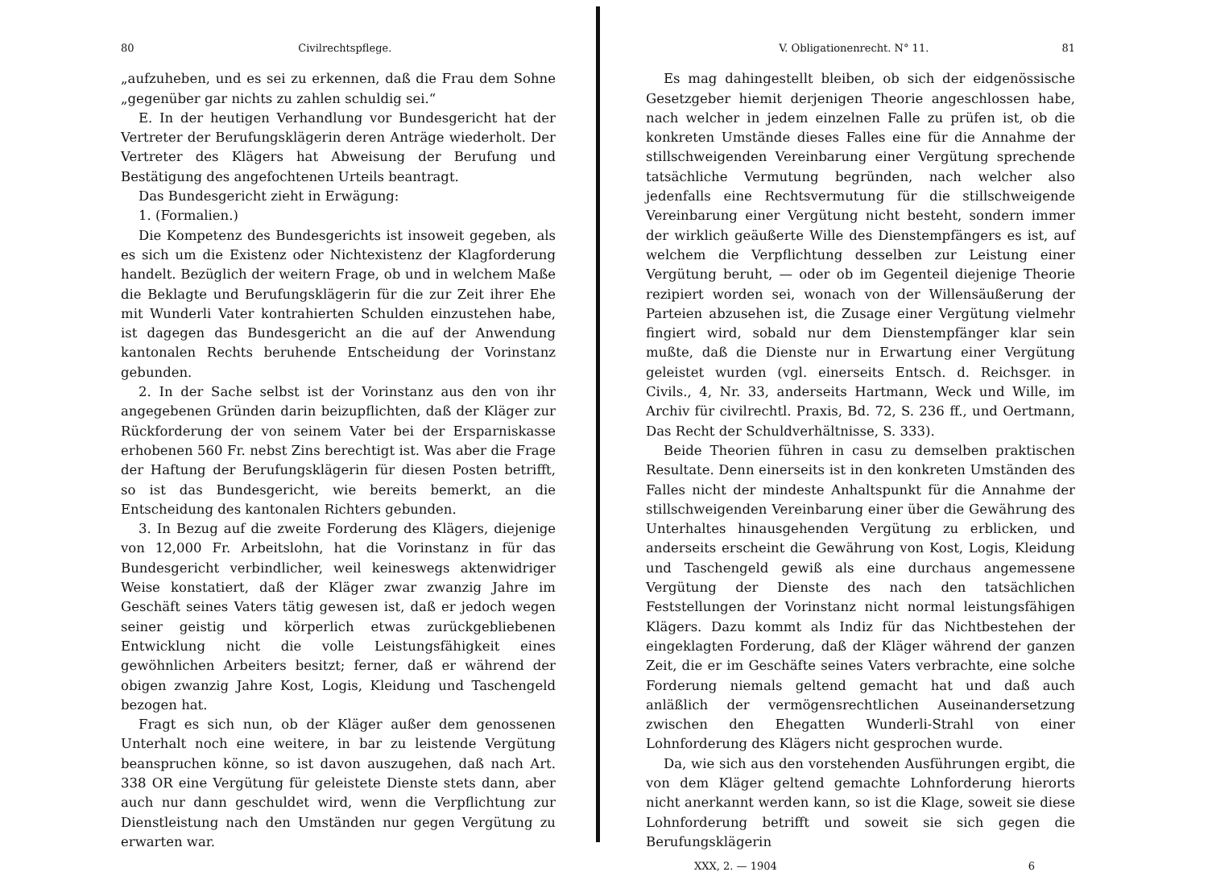80 Civilrechtspflege.
„aufzuheben, und es sei zu erkennen, daß die Frau dem Sohne „gegenüber gar nichts zu zahlen schuldig sei.“
E. In der heutigen Verhandlung vor Bundesgericht hat der Vertreter der Berufungsklägerin deren Anträge wiederholt. Der Vertreter des Klägers hat Abweisung der Berufung und Bestätigung des angefochtenen Urteils beantragt.
Das Bundesgericht zieht in Erwägung:
1. (Formalien.)
Die Kompetenz des Bundesgerichts ist insoweit gegeben, als es sich um die Existenz oder Nichtexistenz der Klagforderung handelt. Bezüglich der weitern Frage, ob und in welchem Maße die Beklagte und Berufungsklägerin für die zur Zeit ihrer Ehe mit Wunderli Vater kontrahierten Schulden einzustehen habe, ist dagegen das Bundesgericht an die auf der Anwendung kantonalen Rechts beruhende Entscheidung der Vorinstanz gebunden.
2. In der Sache selbst ist der Vorinstanz aus den von ihr angegebenen Gründen darin beizupflichten, daß der Kläger zur Rückforderung der von seinem Vater bei der Ersparniskasse erhobenen 560 Fr. nebst Zins berechtigt ist. Was aber die Frage der Haftung der Berufungsklägerin für diesen Posten betrifft, so ist das Bundesgericht, wie bereits bemerkt, an die Entscheidung des kantonalen Richters gebunden.
3. In Bezug auf die zweite Forderung des Klägers, diejenige von 12,000 Fr. Arbeitslohn, hat die Vorinstanz in für das Bundesgericht verbindlicher, weil keineswegs aktenwidriger Weise konstatiert, daß der Kläger zwar zwanzig Jahre im Geschäft seines Vaters tätig gewesen ist, daß er jedoch wegen seiner geistig und körperlich etwas zurückgebliebenen Entwicklung nicht die volle Leistungsfähigkeit eines gewöhnlichen Arbeiters besitzt; ferner, daß er während der obigen zwanzig Jahre Kost, Logis, Kleidung und Taschengeld bezogen hat.
Fragt es sich nun, ob der Kläger außer dem genossenen Unterhalt noch eine weitere, in bar zu leistende Vergütung beanspruchen könne, so ist davon auszugehen, daß nach Art. 338 OR eine Vergütung für geleistete Dienste stets dann, aber auch nur dann geschuldet wird, wenn die Verpflichtung zur Dienstleistung nach den Umständen nur gegen Vergütung zu erwarten war.
V. Obligationenrecht. N° 11. 81
Es mag dahingestellt bleiben, ob sich der eidgenössische Gesetzgeber hiemit derjenigen Theorie angeschlossen habe, nach welcher in jedem einzelnen Falle zu prüfen ist, ob die konkreten Umstände dieses Falles eine für die Annahme der stillschweigenden Vereinbarung einer Vergütung sprechende tatsächliche Vermutung begründen, nach welcher also jedenfalls eine Rechtsvermutung für die stillschweigende Vereinbarung einer Vergütung nicht besteht, sondern immer der wirklich geäußerte Wille des Dienstempfängers es ist, auf welchem die Verpflichtung desselben zur Leistung einer Vergütung beruht, — oder ob im Gegenteil diejenige Theorie rezipiert worden sei, wonach von der Willensäußerung der Parteien abzusehen ist, die Zusage einer Vergütung vielmehr fingiert wird, sobald nur dem Dienstempfänger klar sein mußte, daß die Dienste nur in Erwartung einer Vergütung geleistet wurden (vgl. einerseits Entsch. d. Reichsger. in Civils., 4, Nr. 33, anderseits Hartmann, Weck und Wille, im Archiv für civilrechtl. Praxis, Bd. 72, S. 236 ff., und Oertmann, Das Recht der Schuldverhältnisse, S. 333).
Beide Theorien führen in casu zu demselben praktischen Resultate. Denn einerseits ist in den konkreten Umständen des Falles nicht der mindeste Anhaltspunkt für die Annahme der stillschweigenden Vereinbarung einer über die Gewährung des Unterhaltes hinausgehenden Vergütung zu erblicken, und anderseits erscheint die Gewährung von Kost, Logis, Kleidung und Taschengeld gewiß als eine durchaus angemessene Vergütung der Dienste des nach den tatsächlichen Feststellungen der Vorinstanz nicht normal leistungsfähigen Klägers. Dazu kommt als Indiz für das Nichtbestehen der eingeklagten Forderung, daß der Kläger während der ganzen Zeit, die er im Geschäfte seines Vaters verbrachte, eine solche Forderung niemals geltend gemacht hat und daß auch anläßlich der vermögensrechtlichen Auseinandersetzung zwischen den Ehegatten Wunderli-Strahl von einer Lohnforderung des Klägers nicht gesprochen wurde.
Da, wie sich aus den vorstehenden Ausführungen ergibt, die von dem Kläger geltend gemachte Lohnforderung hierorts nicht anerkannt werden kann, so ist die Klage, soweit sie diese Lohnforderung betrifft und soweit sie sich gegen die Berufungsklägerin
XXX, 2. — 1904 6